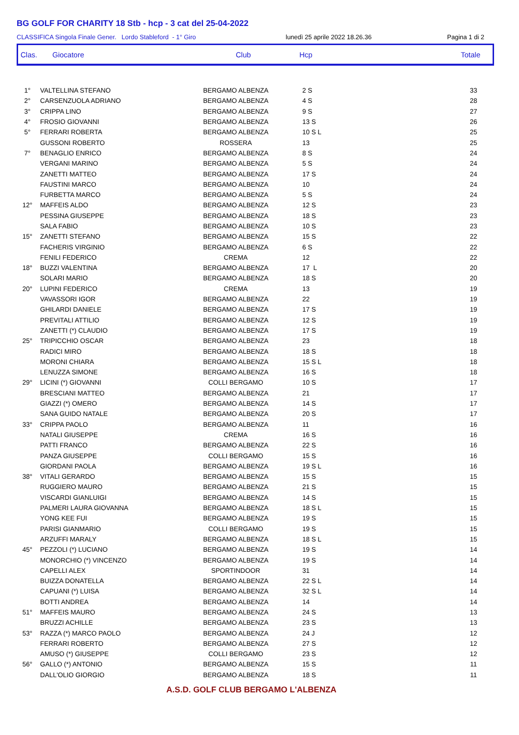BG GOLF FOR CHARITY 18 Stb - hcp - 3 cat del 25-04-2022
CLASSIFICA Singola Finale Gener. Lordo Stableford - 1° Giro lunedì 25 aprile 2022 18.26.36 Pagina 1 di 2
Clas. Giocatore Club Hcp Totale
| 1° | VALTELLINA STEFANO | BERGAMO ALBENZA | 2 S | 33 |
| 2° | CARSENZUOLA ADRIANO | BERGAMO ALBENZA | 4 S | 28 |
| 3° | CRIPPA LINO | BERGAMO ALBENZA | 9 S | 27 |
| 4° | FROSIO GIOVANNI | BERGAMO ALBENZA | 13 S | 26 |
| 5° | FERRARI ROBERTA | BERGAMO ALBENZA | 10 S L | 25 |
| | GUSSONI ROBERTO | ROSSERA | 13 | 25 |
| 7° | BENAGLIO ENRICO | BERGAMO ALBENZA | 8 S | 24 |
| | VERGANI MARINO | BERGAMO ALBENZA | 5 S | 24 |
| | ZANETTI MATTEO | BERGAMO ALBENZA | 17 S | 24 |
| | FAUSTINI MARCO | BERGAMO ALBENZA | 10 | 24 |
| | FURBETTA MARCO | BERGAMO ALBENZA | 5 S | 24 |
| 12° | MAFFEIS ALDO | BERGAMO ALBENZA | 12 S | 23 |
| | PESSINA GIUSEPPE | BERGAMO ALBENZA | 18 S | 23 |
| | SALA FABIO | BERGAMO ALBENZA | 10 S | 23 |
| 15° | ZANETTI STEFANO | BERGAMO ALBENZA | 15 S | 22 |
| | FACHERIS VIRGINIO | BERGAMO ALBENZA | 6 S | 22 |
| | FENILI FEDERICO | CREMA | 12 | 22 |
| 18° | BUZZI VALENTINA | BERGAMO ALBENZA | 17 L | 20 |
| | SOLARI MARIO | BERGAMO ALBENZA | 18 S | 20 |
| 20° | LUPINI FEDERICO | CREMA | 13 | 19 |
| | VAVASSORI IGOR | BERGAMO ALBENZA | 22 | 19 |
| | GHILARDI DANIELE | BERGAMO ALBENZA | 17 S | 19 |
| | PREVITALI ATTILIO | BERGAMO ALBENZA | 12 S | 19 |
| | ZANETTI (*) CLAUDIO | BERGAMO ALBENZA | 17 S | 19 |
| 25° | TRIPICCHIO OSCAR | BERGAMO ALBENZA | 23 | 18 |
| | RADICI MIRO | BERGAMO ALBENZA | 18 S | 18 |
| | MORONI CHIARA | BERGAMO ALBENZA | 15 S L | 18 |
| | LENUZZA SIMONE | BERGAMO ALBENZA | 16 S | 18 |
| 29° | LICINI (*) GIOVANNI | COLLI BERGAMO | 10 S | 17 |
| | BRESCIANI MATTEO | BERGAMO ALBENZA | 21 | 17 |
| | GIAZZI (*) OMERO | BERGAMO ALBENZA | 14 S | 17 |
| | SANA GUIDO NATALE | BERGAMO ALBENZA | 20 S | 17 |
| 33° | CRIPPA PAOLO | BERGAMO ALBENZA | 11 | 16 |
| | NATALI GIUSEPPE | CREMA | 16 S | 16 |
| | PATTI FRANCO | BERGAMO ALBENZA | 22 S | 16 |
| | PANZA GIUSEPPE | COLLI BERGAMO | 15 S | 16 |
| | GIORDANI PAOLA | BERGAMO ALBENZA | 19 S L | 16 |
| 38° | VITALI GERARDO | BERGAMO ALBENZA | 15 S | 15 |
| | RUGGIERO MAURO | BERGAMO ALBENZA | 21 S | 15 |
| | VISCARDI GIANLUIGI | BERGAMO ALBENZA | 14 S | 15 |
| | PALMERI LAURA GIOVANNA | BERGAMO ALBENZA | 18 S L | 15 |
| | YONG KEE FUI | BERGAMO ALBENZA | 19 S | 15 |
| | PARISI GIANMARIO | COLLI BERGAMO | 19 S | 15 |
| | ARZUFFI MARALY | BERGAMO ALBENZA | 18 S L | 15 |
| 45° | PEZZOLI (*) LUCIANO | BERGAMO ALBENZA | 19 S | 14 |
| | MONORCHIO (*) VINCENZO | BERGAMO ALBENZA | 19 S | 14 |
| | CAPELLI ALEX | SPORTINDOOR | 31 | 14 |
| | BUIZZA DONATELLA | BERGAMO ALBENZA | 22 S L | 14 |
| | CAPUANI (*) LUISA | BERGAMO ALBENZA | 32 S L | 14 |
| | BOTTI ANDREA | BERGAMO ALBENZA | 14 | 14 |
| 51° | MAFFEIS MAURO | BERGAMO ALBENZA | 24 S | 13 |
| | BRUZZI ACHILLE | BERGAMO ALBENZA | 23 S | 13 |
| 53° | RAZZA (*) MARCO PAOLO | BERGAMO ALBENZA | 24 J | 12 |
| | FERRARI ROBERTO | BERGAMO ALBENZA | 27 S | 12 |
| | AMUSO (*) GIUSEPPE | COLLI BERGAMO | 23 S | 12 |
| 56° | GALLO (*) ANTONIO | BERGAMO ALBENZA | 15 S | 11 |
| | DALL'OLIO GIORGIO | BERGAMO ALBENZA | 18 S | 11 |
A.S.D. GOLF CLUB BERGAMO L'ALBENZA